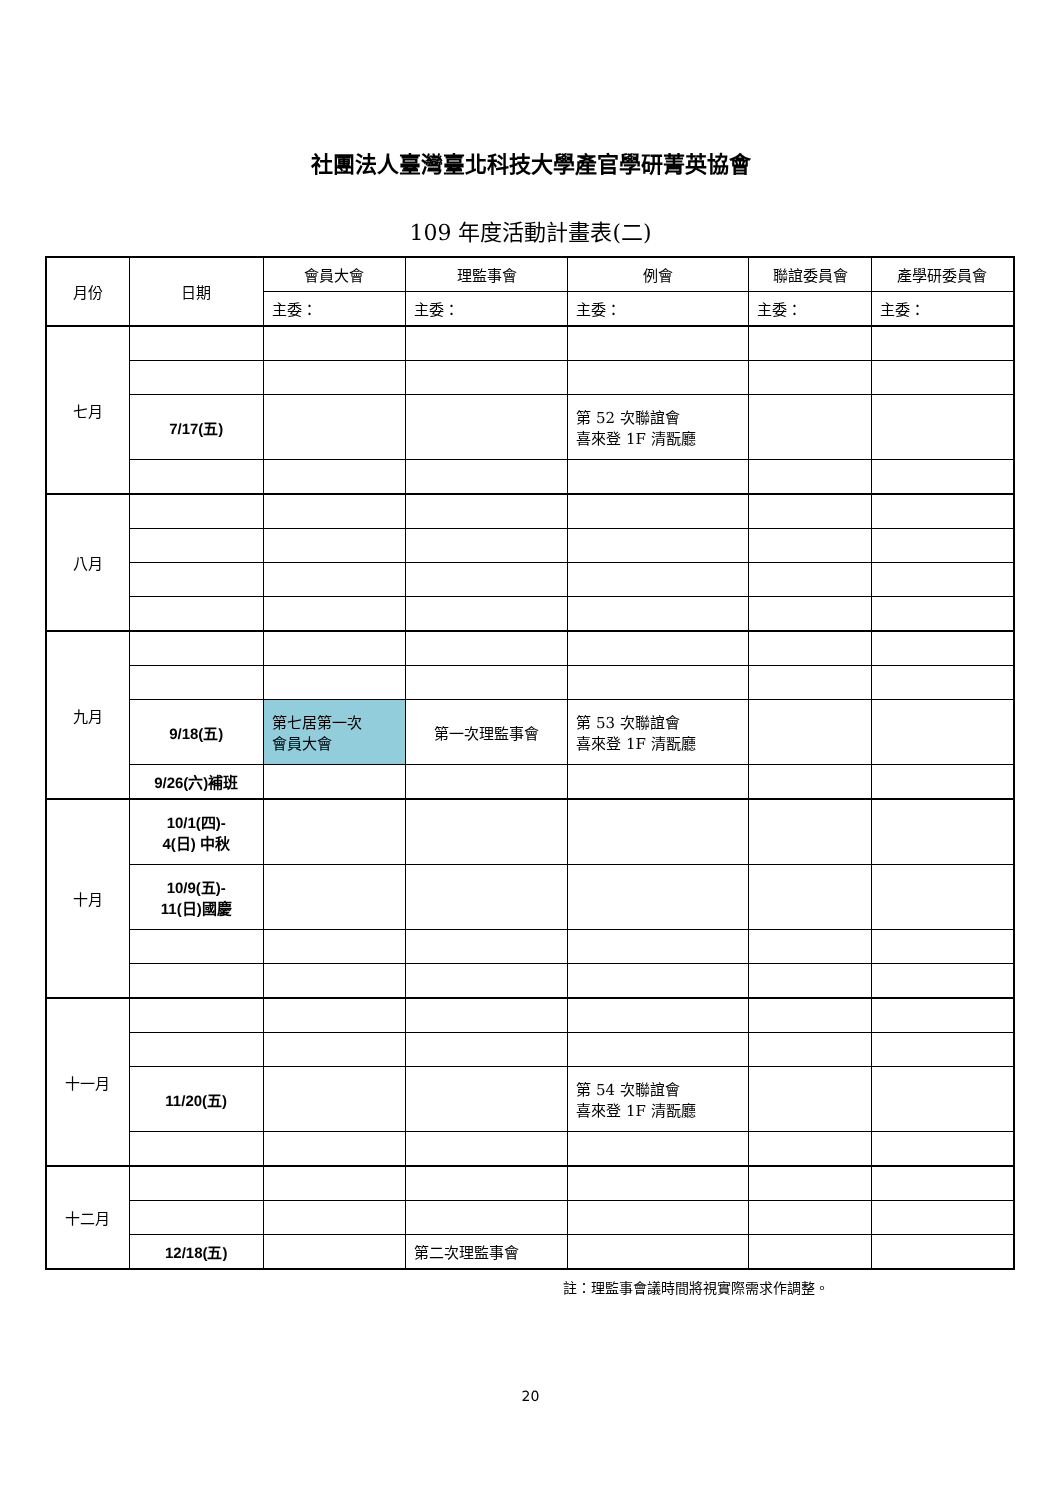社團法人臺灣臺北科技大學產官學研菁英協會
109 年度活動計畫表(二)
| 月份 | 日期 | 會員大會 | 理監事會 | 例會 | 聯誼委員會 | 產學研委員會 |
| --- | --- | --- | --- | --- | --- | --- |
| | | 主委： | 主委： | 主委： | 主委： | 主委： |
| 七月 | | | | | | |
| | 7/17(五) | | | 第 52 次聯誼會 喜來登 1F 清翫廳 | | |
| 八月 | | | | | | |
| 九月 | | | | | | |
| | 9/18(五) | 第七居第一次 會員大會 | 第一次理監事會 | 第 53 次聯誼會 喜來登 1F 清翫廳 | | |
| | 9/26(六)補班 | | | | | |
| 十月 | 10/1(四)- 4(日) 中秋 | | | | | |
| | 10/9(五)- 11(日)國慶 | | | | | |
| 十一月 | | | | | | |
| | 11/20(五) | | | 第 54 次聯誼會 喜來登 1F 清翫廳 | | |
| 十二月 | | | | | | |
| | 12/18(五) | | 第二次理監事會 | | | |
註：理監事會議時間將視實際需求作調整。
20